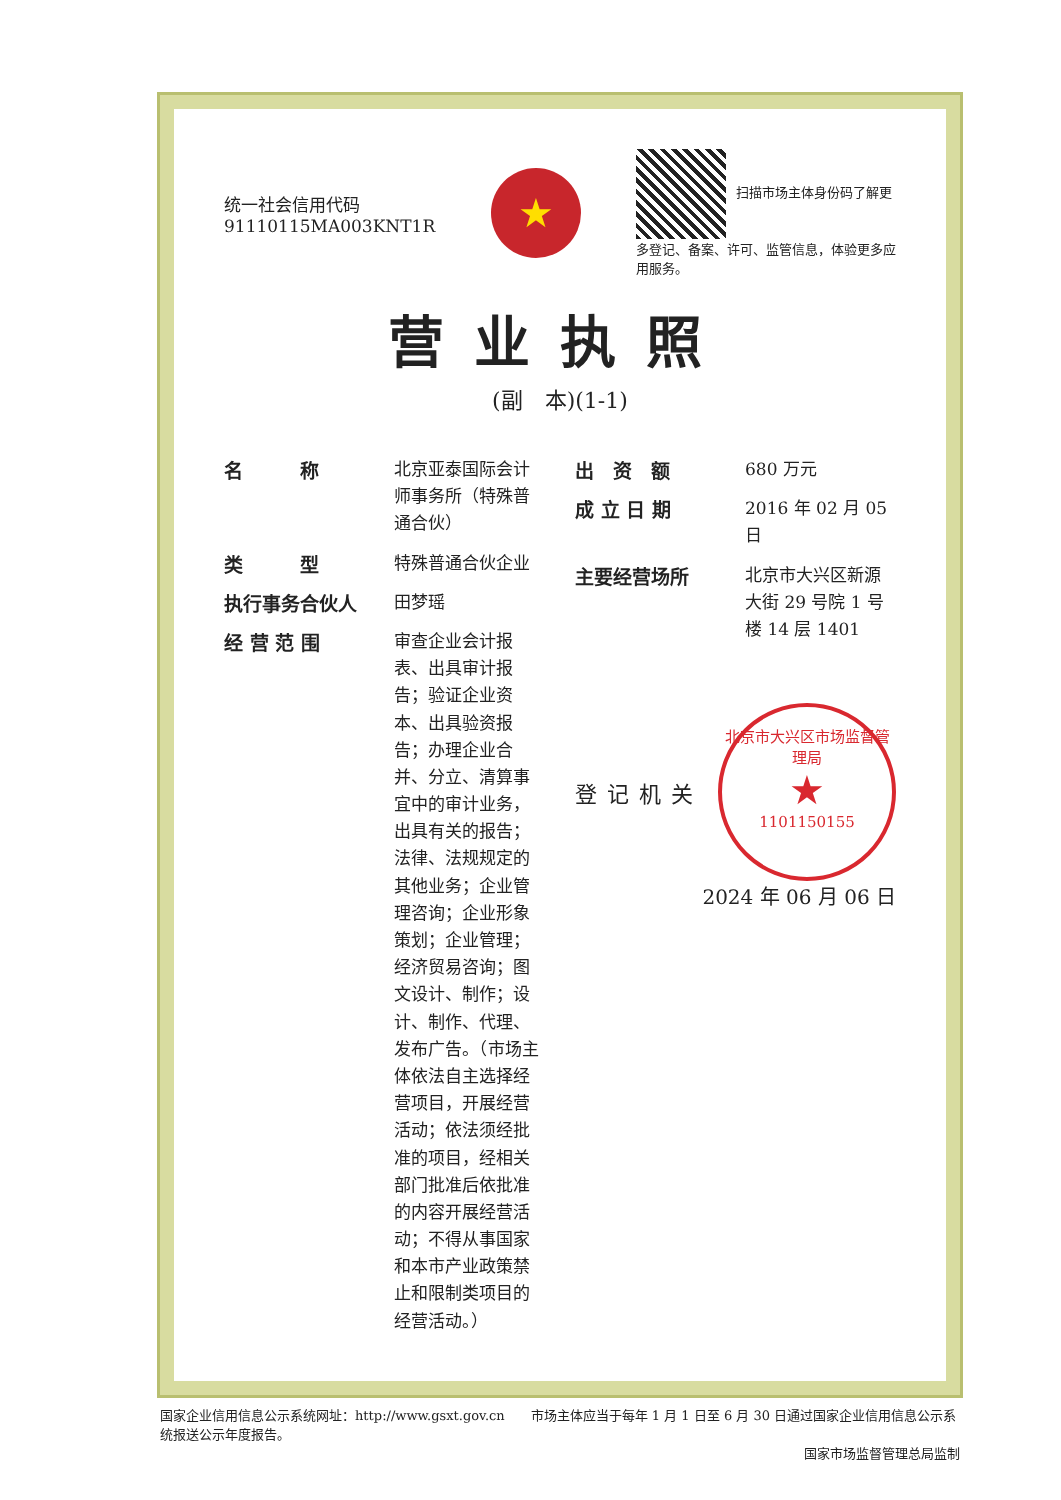统一社会信用代码
91110115MA003KNT1R
★
扫描市场主体身份码了解更多登记、备案、许可、监管信息，体验更多应用服务。
营业执照
(副　本)(1-1)
名　　　称
北京亚泰国际会计师事务所（特殊普通合伙）
类　　　型
特殊普通合伙企业
执行事务合伙人
田梦瑶
经 营 范 围
审查企业会计报表、出具审计报告；验证企业资本、出具验资报告；办理企业合并、分立、清算事宜中的审计业务，出具有关的报告；法律、法规规定的其他业务；企业管理咨询；企业形象策划；企业管理；经济贸易咨询；图文设计、制作；设计、制作、代理、发布广告。（市场主体依法自主选择经营项目，开展经营活动；依法须经批准的项目，经相关部门批准后依批准的内容开展经营活动；不得从事国家和本市产业政策禁止和限制类项目的经营活动。）
出　资　额
680 万元
成 立 日 期
2016 年 02 月 05 日
主要经营场所
北京市大兴区新源大街 29 号院 1 号楼 14 层 1401
登记机关
北京市大兴区市场监督管理局
★
1101150155
2024 年 06 月 06 日
国家企业信用信息公示系统网址：http://www.gsxt.gov.cn　　市场主体应当于每年 1 月 1 日至 6 月 30 日通过国家企业信用信息公示系统报送公示年度报告。
国家市场监督管理总局监制